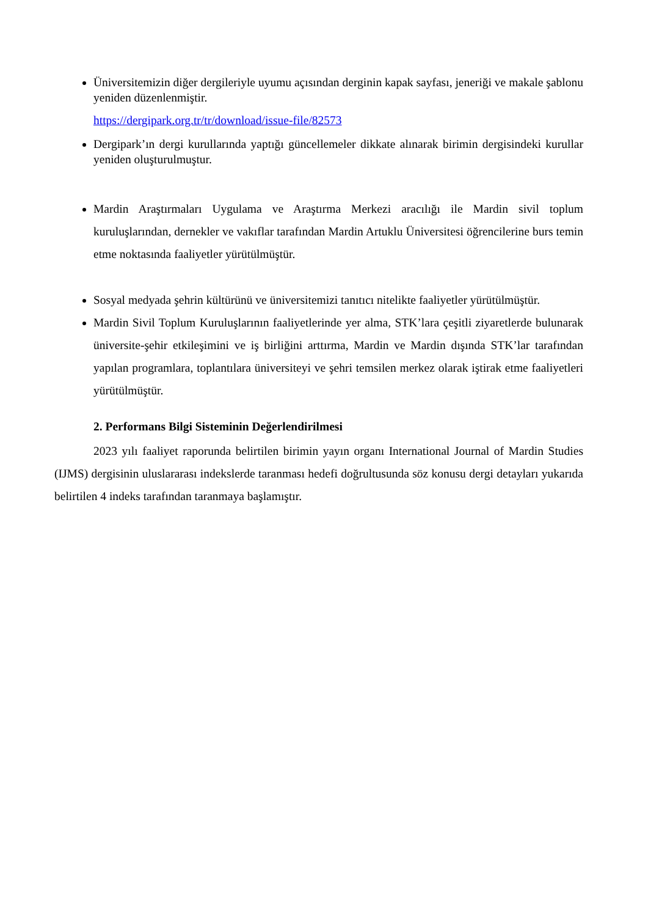Üniversitemizin diğer dergileriyle uyumu açısından derginin kapak sayfası, jeneriği ve makale şablonu yeniden düzenlenmiştir.
https://dergipark.org.tr/tr/download/issue-file/82573
Dergipark’ın dergi kurullarında yaptığı güncellemeler dikkate alınarak birimin dergisindeki kurullar yeniden oluşturulmuştur.
Mardin Araştırmaları Uygulama ve Araştırma Merkezi aracılığı ile Mardin sivil toplum kuruluşlarından, dernekler ve vakıflar tarafından Mardin Artuklu Üniversitesi öğrencilerine burs temin etme noktasında faaliyetler yürütülmüştür.
Sosyal medyada şehrin kültürünü ve üniversitemizi tanıtıcı nitelikte faaliyetler yürütülmüştür.
Mardin Sivil Toplum Kuruluşlarının faaliyetlerinde yer alma, STK’lara çeşitli ziyaretlerde bulunarak üniversite-şehir etkileşimini ve iş birliğini arttırma, Mardin ve Mardin dışında STK’lar tarafından yapılan programlara, toplantılara üniversiteyi ve şehri temsilen merkez olarak iştirak etme faaliyetleri yürütülmüştür.
2. Performans Bilgi Sisteminin Değerlendirilmesi
2023 yılı faaliyet raporunda belirtilen birimin yayın organı International Journal of Mardin Studies (IJMS) dergisinin uluslararası indekslerde taranması hedefi doğrultusunda söz konusu dergi detayları yukarıda belirtilen 4 indeks tarafından taranmaya başlamıştır.